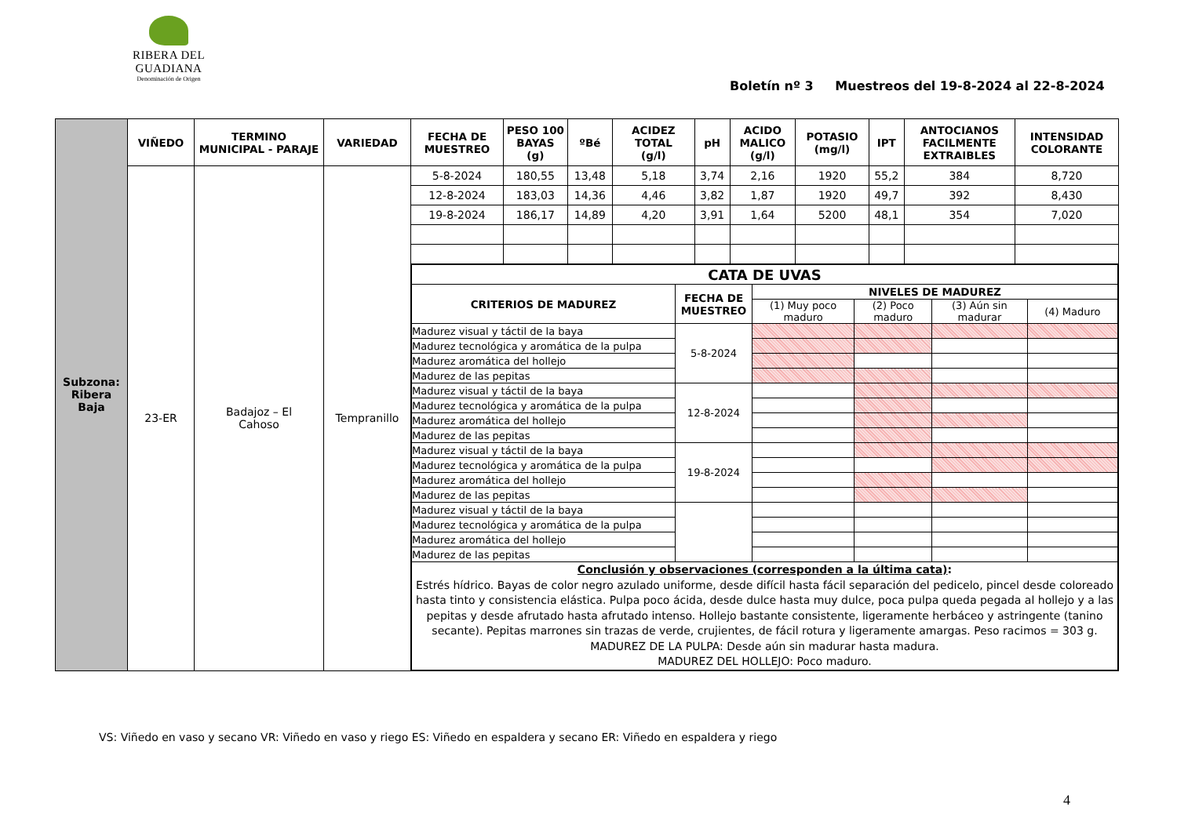RIBERA DEL GUADIANA
Denominación de Origen
Boletín nº 3 Muestreos del 19-8-2024 al 22-8-2024
| Subzona: Ribera Baja | VIÑEDO | TERMINO MUNICIPAL - PARAJE | VARIEDAD | FECHA DE MUESTREO | PESO 100 BAYAS (g) | ºBé | ACIDEZ TOTAL (g/l) | pH | ACIDO MALICO (g/l) | POTASIO (mg/l) | IPT | ANTOCIANOS FACILMENTE EXTRAIBLES | INTENSIDAD COLORANTE |
| | 23-ER | Badajoz – El Cahoso | Tempranillo | 5-8-2024 | 180,55 | 13,48 | 5,18 | 3,74 | 2,16 | 1920 | 55,2 | 384 | 8,720 |
| | | | | 12-8-2024 | 183,03 | 14,36 | 4,46 | 3,82 | 1,87 | 1920 | 49,7 | 392 | 8,430 |
| | | | | 19-8-2024 | 186,17 | 14,89 | 4,20 | 3,91 | 1,64 | 5200 | 48,1 | 354 | 7,020 |
| | | | | / CATA DE UVAS / / / / / / / --- / --- / --- / --- / --- / --- / / CRITERIOS DE MADUREZ / FECHA DE MUESTREO / NIVELES DE MADUREZ / / / / / / / (1) Muy poco maduro / (2) Poco maduro / (3) Aún sin madurar / (4) Maduro / / Madurez visual y táctil de la baya / 5-8-2024 / / / / / / Madurez tecnológica y aromática de la pulpa / / / / / / / Madurez aromática del hollejo / / / / / / / Madurez de las pepitas / / / / / / / Madurez visual y táctil de la baya / 12-8-2024 / / / / / / Madurez tecnológica y aromática de la pulpa / / / / / / / Madurez aromática del hollejo / / / / / / / Madurez de las pepitas / / / / / / / Madurez visual y táctil de la baya / 19-8-2024 / / / / / / Madurez tecnológica y aromática de la pulpa / / / / / / / Madurez aromática del hollejo / / / / / / / Madurez de las pepitas / / / / / / / Madurez visual y táctil de la baya / / / / / / / Madurez tecnológica y aromática de la pulpa / / / / / / / Madurez aromática del hollejo / / / / / / / Madurez de las pepitas / / / / / / / Conclusión y observaciones (corresponden a la última cata) : Estrés hídrico. Bayas de color negro azulado uniforme, desde difícil hasta fácil separación del pedicelo, pincel desde coloreado hasta tinto y consistencia elástica. Pulpa poco ácida, desde dulce hasta muy dulce, poca pulpa queda pegada al hollejo y a las pepitas y desde afrutado hasta afrutado intenso. Hollejo bastante consistente, ligeramente herbáceo y astringente (tanino secante). Pepitas marrones sin trazas de verde, crujientes, de fácil rotura y ligeramente amargas. Peso racimos = 303 g. MADUREZ DE LA PULPA: Desde aún sin madurar hasta madura. MADUREZ DEL HOLLEJO: Poco maduro. / / / / / / | | | | | | | | | |
VS: Viñedo en vaso y secano VR: Viñedo en vaso y riego ES: Viñedo en espaldera y secano ER: Viñedo en espaldera y riego
4